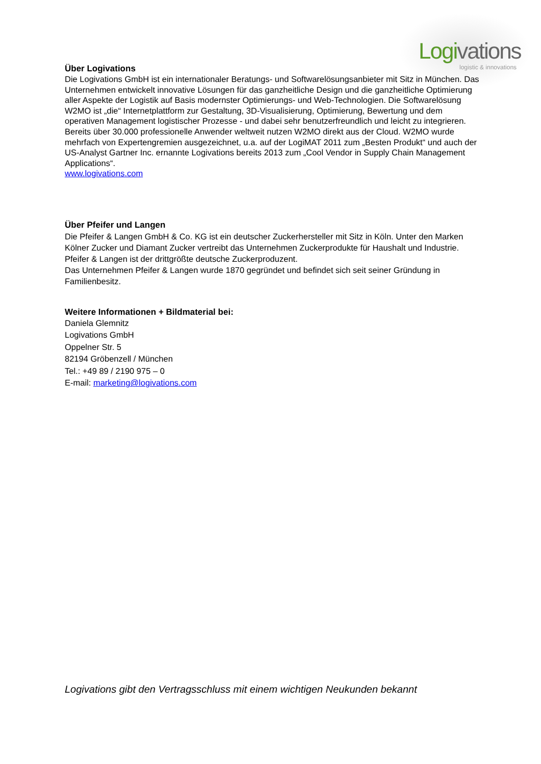Logivations
logistic & innovations
Über Logivations
Die Logivations GmbH ist ein internationaler Beratungs- und Softwarelösungsanbieter mit Sitz in München. Das Unternehmen entwickelt innovative Lösungen für das ganzheitliche Design und die ganzheitliche Optimierung aller Aspekte der Logistik auf Basis modernster Optimierungs- und Web-Technologien. Die Softwarelösung W2MO ist „die“ Internetplattform zur Gestaltung, 3D-Visualisierung, Optimierung, Bewertung und dem operativen Management logistischer Prozesse - und dabei sehr benutzerfreundlich und leicht zu integrieren. Bereits über 30.000 professionelle Anwender weltweit nutzen W2MO direkt aus der Cloud. W2MO wurde mehrfach von Expertengremien ausgezeichnet, u.a. auf der LogiMAT 2011 zum „Besten Produkt“ und auch der US-Analyst Gartner Inc. ernannte Logivations bereits 2013 zum „Cool Vendor in Supply Chain Management Applications“.
www.logivations.com
Über Pfeifer und Langen
Die Pfeifer & Langen GmbH & Co. KG ist ein deutscher Zuckerhersteller mit Sitz in Köln. Unter den Marken Kölner Zucker und Diamant Zucker vertreibt das Unternehmen Zuckerprodukte für Haushalt und Industrie. Pfeifer & Langen ist der drittgrößte deutsche Zuckerproduzent.
Das Unternehmen Pfeifer & Langen wurde 1870 gegründet und befindet sich seit seiner Gründung in Familienbesitz.
Weitere Informationen + Bildmaterial bei:
Daniela Glemnitz
Logivations GmbH
Oppelner Str. 5
82194 Gröbenzell / München
Tel.: +49 89 / 2190 975 – 0
E-mail: marketing@logivations.com
Logivations gibt den Vertragsschluss mit einem wichtigen Neukunden bekannt